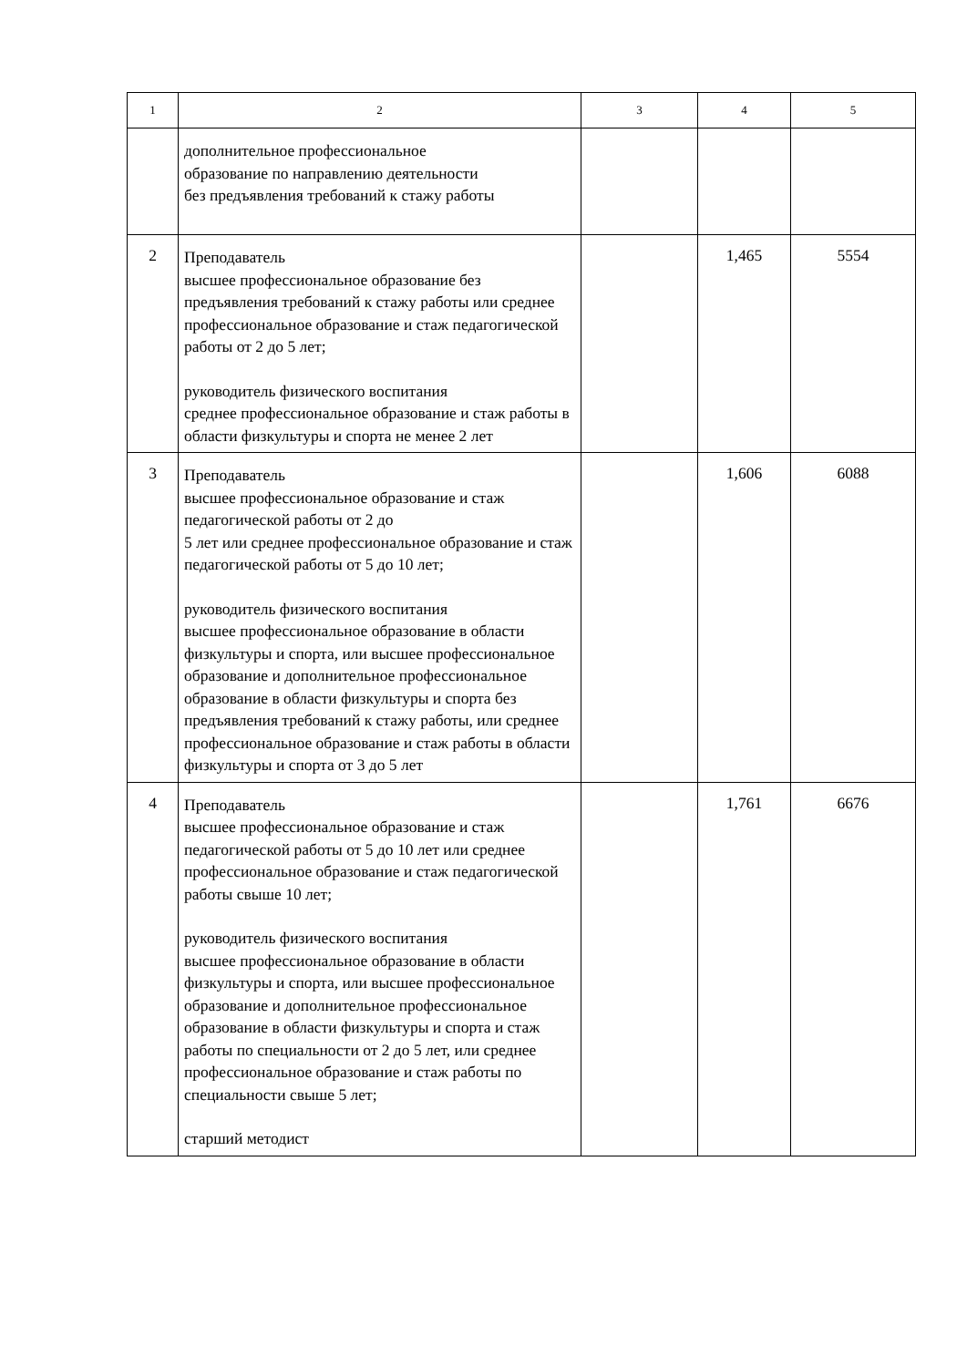| 1 | 2 | 3 | 4 | 5 |
| --- | --- | --- | --- | --- |
| | дополнительное профессиональное образование по направлению деятельности без предъявления требований к стажу работы | | | |
| 2 | Преподаватель высшее профессиональное образование без предъявления требований к стажу работы или среднее профессиональное образование и стаж педагогической работы от 2 до 5 лет; руководитель физического воспитания среднее профессиональное образование и стаж работы в области физкультуры и спорта не менее 2 лет | | 1,465 | 5554 |
| 3 | Преподаватель высшее профессиональное образование и стаж педагогической работы от 2 до 5 лет или среднее профессиональное образование и стаж педагогической работы от 5 до 10 лет; руководитель физического воспитания высшее профессиональное образование в области физкультуры и спорта, или высшее профессиональное образование и дополнительное профессиональное образование в области физкультуры и спорта без предъявления требований к стажу работы, или среднее профессиональное образование и стаж работы в области физкультуры и спорта от 3 до 5 лет | | 1,606 | 6088 |
| 4 | Преподаватель высшее профессиональное образование и стаж педагогической работы от 5 до 10 лет или среднее профессиональное образование и стаж педагогической работы свыше 10 лет; руководитель физического воспитания высшее профессиональное образование в области физкультуры и спорта, или высшее профессиональное образование и дополнительное профессиональное образование в области физкультуры и спорта и стаж работы по специальности от 2 до 5 лет, или среднее профессиональное образование и стаж работы по специальности свыше 5 лет; старший методист | | 1,761 | 6676 |